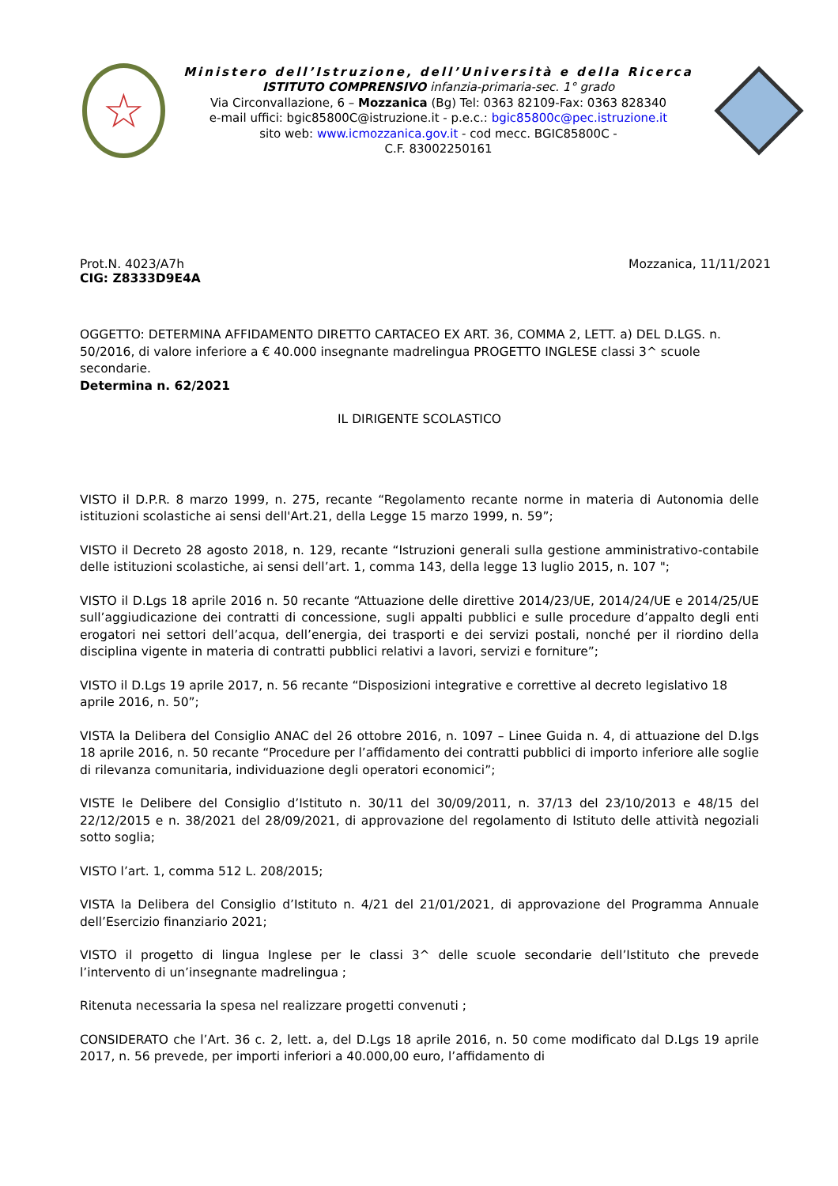☆
Ministero dell’Istruzione, dell’Università e della Ricerca
ISTITUTO COMPRENSIVO infanzia-primaria-sec. 1° grado
Via Circonvallazione, 6 – Mozzanica (Bg) Tel: 0363 82109-Fax: 0363 828340
e-mail uffici: bgic85800C@istruzione.it - p.e.c.: bgic85800c@pec.istruzione.it
sito web: www.icmozzanica.gov.it - cod mecc. BGIC85800C -
C.F. 83002250161
Prot.N. 4023/A7h
CIG: Z8333D9E4A
Mozzanica, 11/11/2021
OGGETTO: DETERMINA AFFIDAMENTO DIRETTO CARTACEO EX ART. 36, COMMA 2, LETT. a) DEL D.LGS. n. 50/2016, di valore inferiore a € 40.000 insegnante madrelingua PROGETTO INGLESE classi 3^ scuole secondarie.
Determina n. 62/2021
IL DIRIGENTE SCOLASTICO
VISTO il D.P.R. 8 marzo 1999, n. 275, recante “Regolamento recante norme in materia di Autonomia delle istituzioni scolastiche ai sensi dell'Art.21, della Legge 15 marzo 1999, n. 59”;
VISTO il Decreto 28 agosto 2018, n. 129, recante “Istruzioni generali sulla gestione amministrativo-contabile delle istituzioni scolastiche, ai sensi dell’art. 1, comma 143, della legge 13 luglio 2015, n. 107 ";
VISTO il D.Lgs 18 aprile 2016 n. 50 recante “Attuazione delle direttive 2014/23/UE, 2014/24/UE e 2014/25/UE sull’aggiudicazione dei contratti di concessione, sugli appalti pubblici e sulle procedure d’appalto degli enti erogatori nei settori dell’acqua, dell’energia, dei trasporti e dei servizi postali, nonché per il riordino della disciplina vigente in materia di contratti pubblici relativi a lavori, servizi e forniture”;
VISTO il D.Lgs 19 aprile 2017, n. 56 recante “Disposizioni integrative e correttive al decreto legislativo 18 aprile 2016, n. 50”;
VISTA la Delibera del Consiglio ANAC del 26 ottobre 2016, n. 1097 – Linee Guida n. 4, di attuazione del D.lgs 18 aprile 2016, n. 50 recante “Procedure per l’affidamento dei contratti pubblici di importo inferiore alle soglie di rilevanza comunitaria, individuazione degli operatori economici”;
VISTE le Delibere del Consiglio d’Istituto n. 30/11 del 30/09/2011, n. 37/13 del 23/10/2013 e 48/15 del 22/12/2015 e n. 38/2021 del 28/09/2021, di approvazione del regolamento di Istituto delle attività negoziali sotto soglia;
VISTO l’art. 1, comma 512 L. 208/2015;
VISTA la Delibera del Consiglio d’Istituto n. 4/21 del 21/01/2021, di approvazione del Programma Annuale dell’Esercizio finanziario 2021;
VISTO il progetto di lingua Inglese per le classi 3^ delle scuole secondarie dell’Istituto che prevede l’intervento di un’insegnante madrelingua ;
Ritenuta necessaria la spesa nel realizzare progetti convenuti ;
CONSIDERATO che l’Art. 36 c. 2, lett. a, del D.Lgs 18 aprile 2016, n. 50 come modificato dal D.Lgs 19 aprile 2017, n. 56 prevede, per importi inferiori a 40.000,00 euro, l’affidamento di